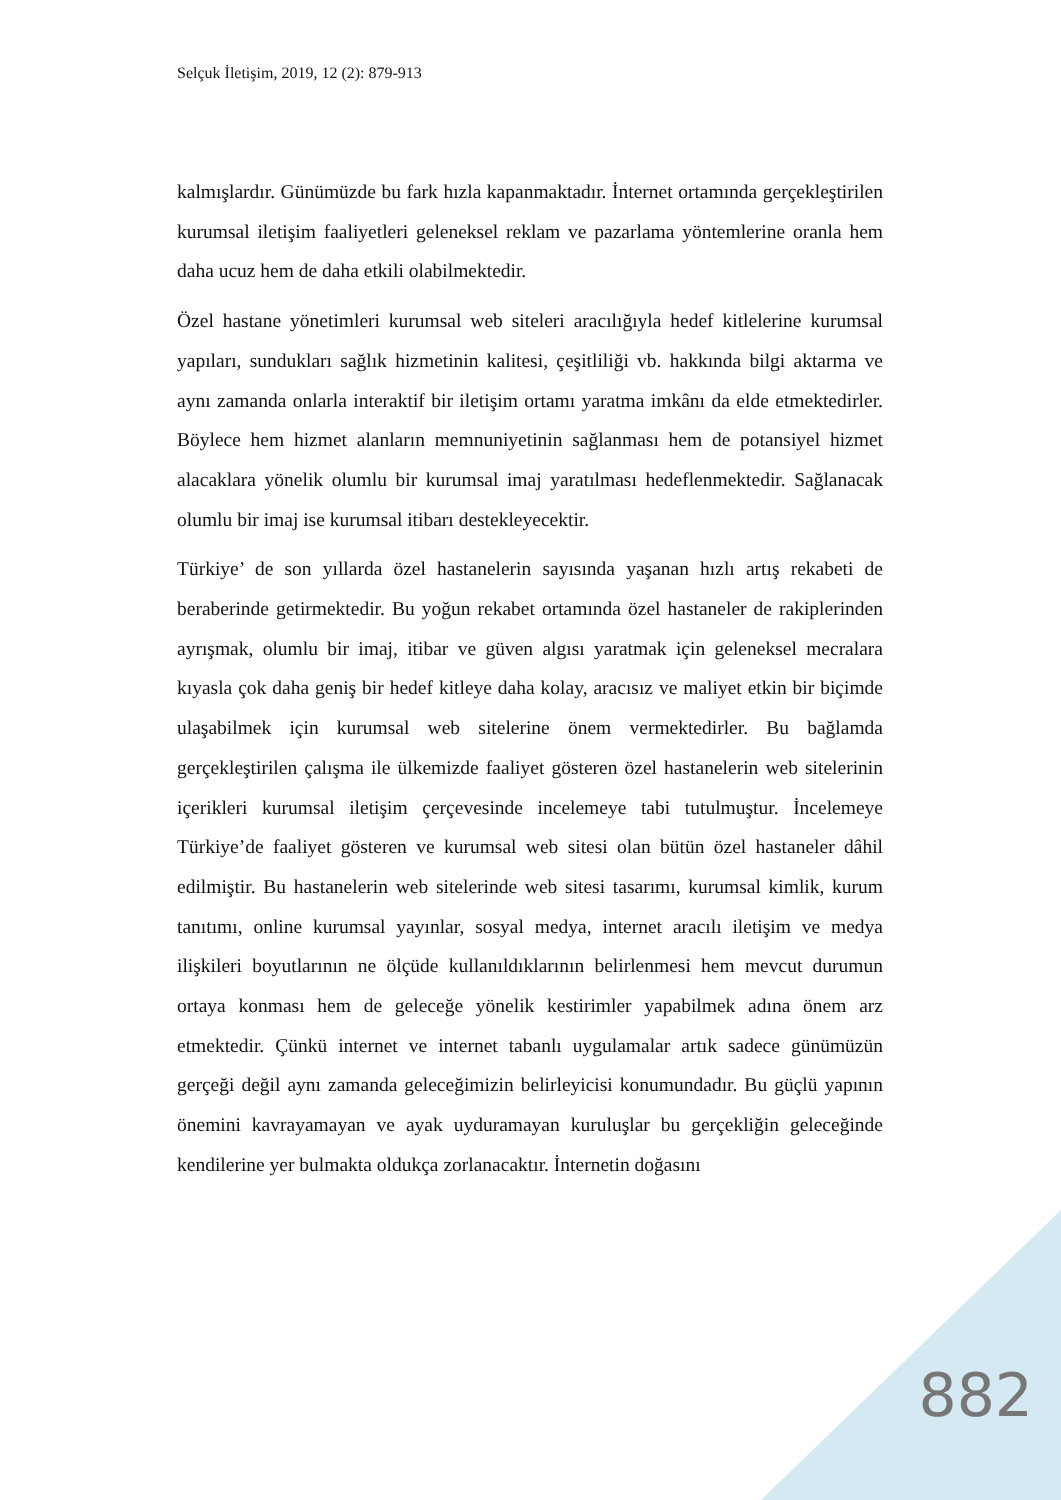Selçuk İletişim, 2019, 12 (2): 879-913
kalmışlardır. Günümüzde bu fark hızla kapanmaktadır. İnternet ortamında gerçekleştirilen kurumsal iletişim faaliyetleri geleneksel reklam ve pazarlama yöntemlerine oranla hem daha ucuz hem de daha etkili olabilmektedir.
Özel hastane yönetimleri kurumsal web siteleri aracılığıyla hedef kitlelerine kurumsal yapıları, sundukları sağlık hizmetinin kalitesi, çeşitliliği vb. hakkında bilgi aktarma ve aynı zamanda onlarla interaktif bir iletişim ortamı yaratma imkânı da elde etmektedirler. Böylece hem hizmet alanların memnuniyetinin sağlanması hem de potansiyel hizmet alacaklara yönelik olumlu bir kurumsal imaj yaratılması hedeflenmektedir. Sağlanacak olumlu bir imaj ise kurumsal itibarı destekleyecektir.
Türkiye’ de son yıllarda özel hastanelerin sayısında yaşanan hızlı artış rekabeti de beraberinde getirmektedir. Bu yoğun rekabet ortamında özel hastaneler de rakiplerinden ayrışmak, olumlu bir imaj, itibar ve güven algısı yaratmak için geleneksel mecralara kıyasla çok daha geniş bir hedef kitleye daha kolay, aracısız ve maliyet etkin bir biçimde ulaşabilmek için kurumsal web sitelerine önem vermektedirler. Bu bağlamda gerçekleştirilen çalışma ile ülkemizde faaliyet gösteren özel hastanelerin web sitelerinin içerikleri kurumsal iletişim çerçevesinde incelemeye tabi tutulmuştur. İncelemeye Türkiye’de faaliyet gösteren ve kurumsal web sitesi olan bütün özel hastaneler dâhil edilmiştir. Bu hastanelerin web sitelerinde web sitesi tasarımı, kurumsal kimlik, kurum tanıtımı, online kurumsal yayınlar, sosyal medya, internet aracılı iletişim ve medya ilişkileri boyutlarının ne ölçüde kullanıldıklarının belirlenmesi hem mevcut durumun ortaya konması hem de geleceğe yönelik kestirimler yapabilmek adına önem arz etmektedir. Çünkü internet ve internet tabanlı uygulamalar artık sadece günümüzün gerçeği değil aynı zamanda geleceğimizin belirleyicisi konumundadır. Bu güçlü yapının önemini kavrayamayan ve ayak uyduramayan kuruluşlar bu gerçekliğin geleceğinde kendilerine yer bulmakta oldukça zorlanacaktır. İnternetin doğasını
882